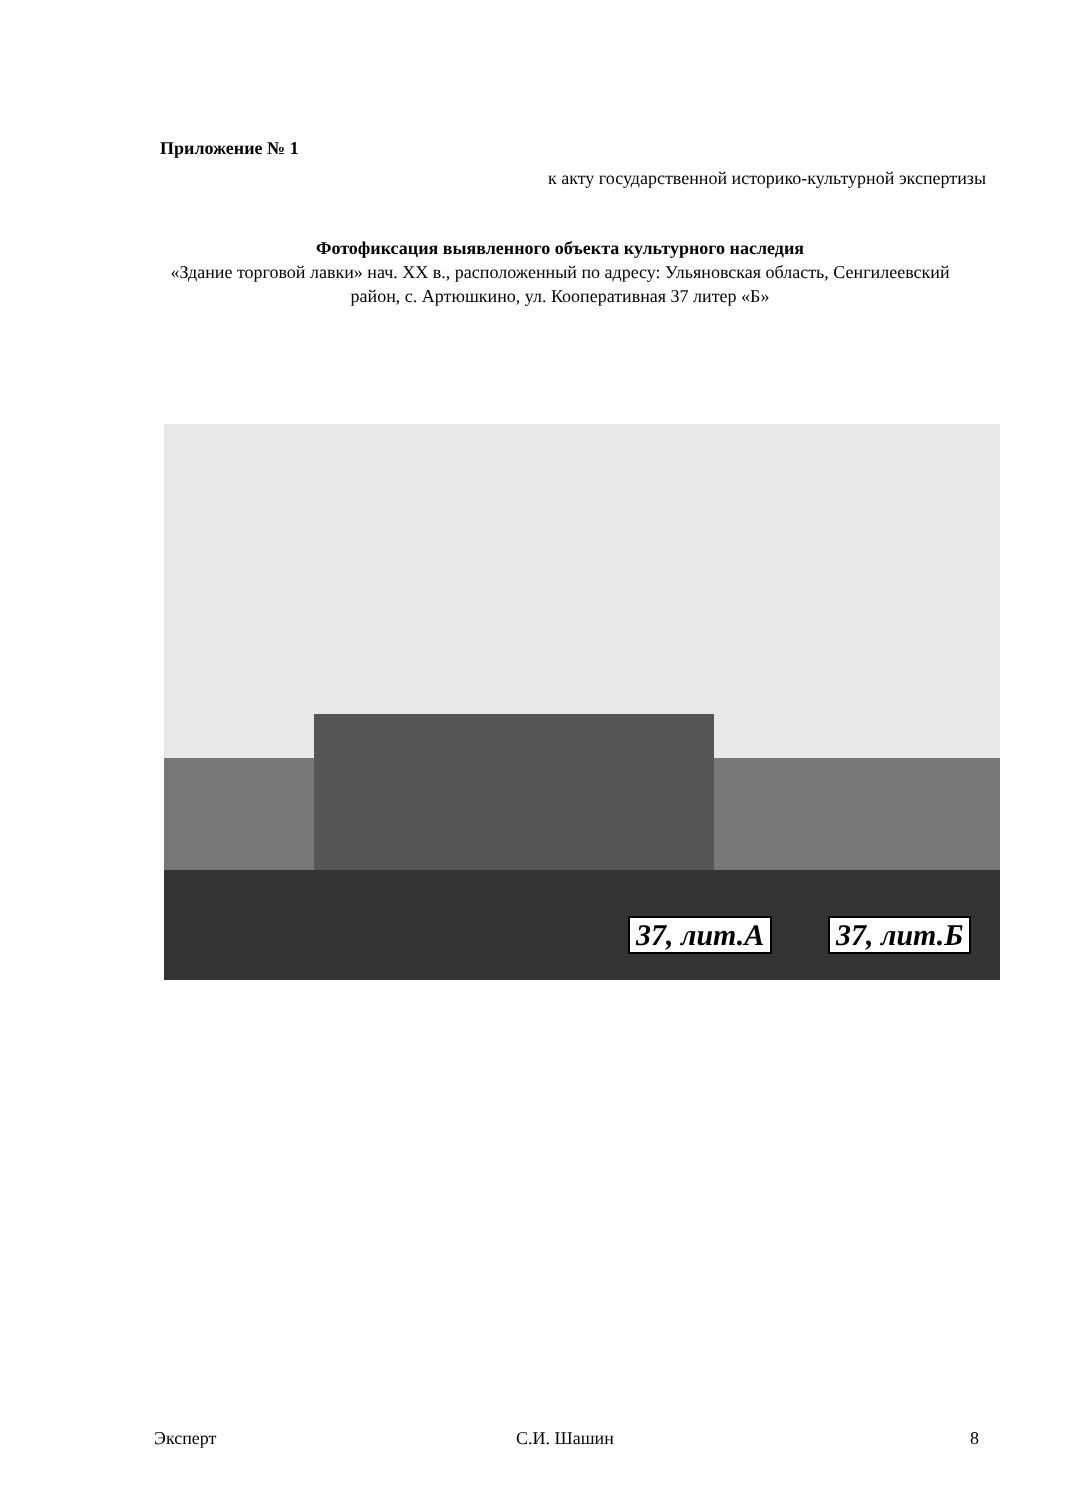Приложение № 1
к акту государственной историко-культурной экспертизы
Фотофиксация выявленного объекта культурного наследия
«Здание торговой лавки» нач. XX в., расположенный по адресу: Ульяновская область, Сенгилеевский район, с. Артюшкино, ул. Кооперативная 37 литер «Б»
37, лит.А 37, лит.Б
Эксперт С.И. Шашин 8